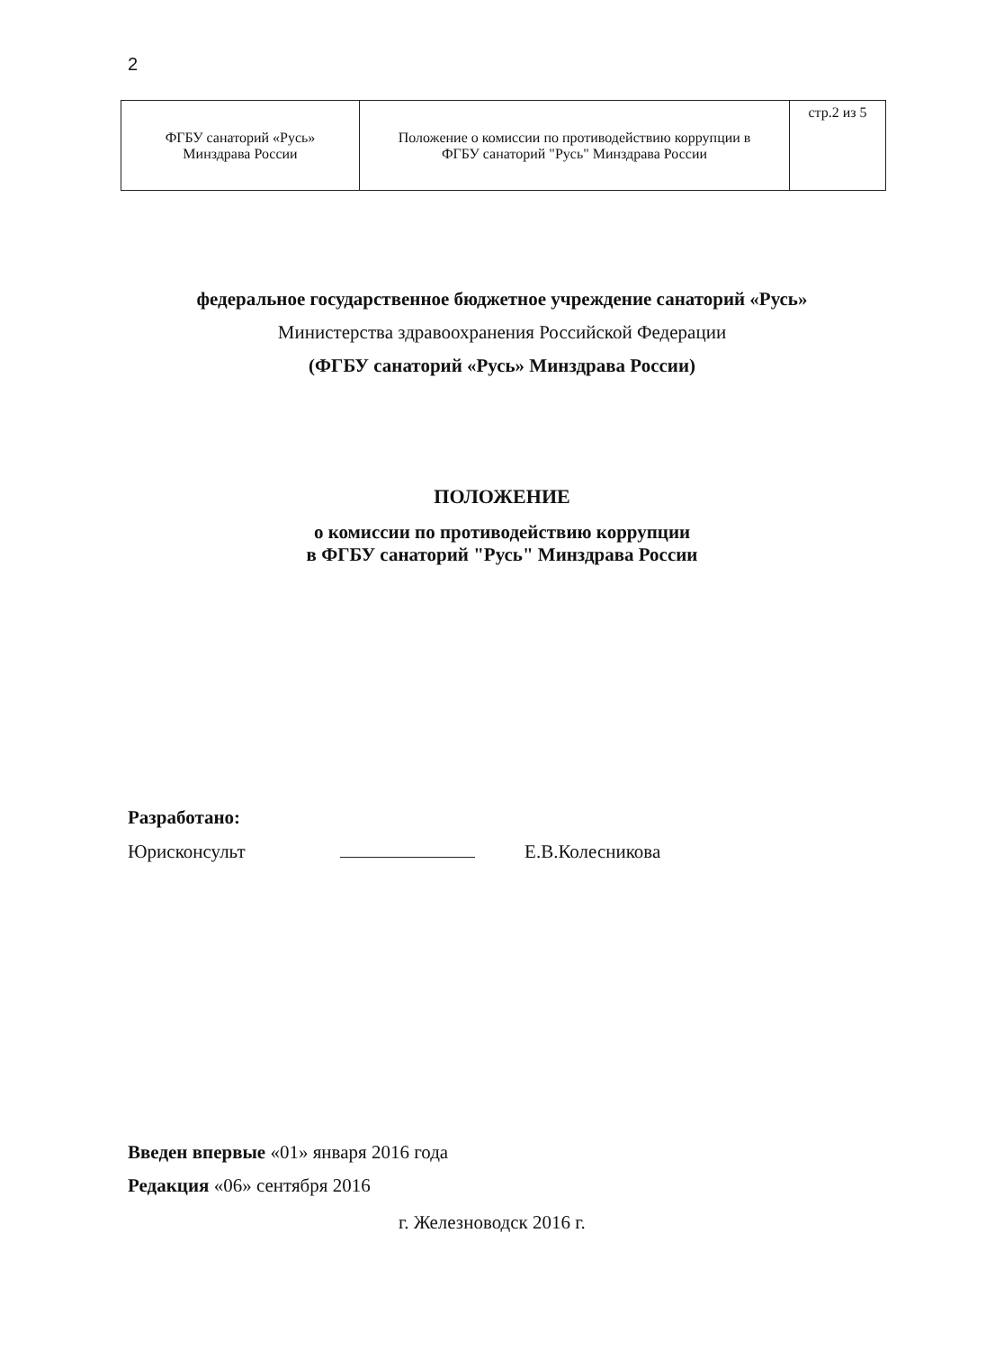2
| ФГБУ санаторий «Русь» Минздрава России | Положение о комиссии по противодействию коррупции в ФГБУ санаторий "Русь" Минздрава России | стр.2 из 5 |
федеральное государственное бюджетное учреждение санаторий «Русь»
Министерства здравоохранения Российской Федерации
(ФГБУ санаторий «Русь» Минздрава России)
ПОЛОЖЕНИЕ
о комиссии по противодействию коррупции
в ФГБУ санаторий "Русь" Минздрава России
Разработано:
Юрисконсульт Е.В.Колесникова
Введен впервые «01» января 2016 года
Редакция «06» сентября 2016
г. Железноводск 2016 г.